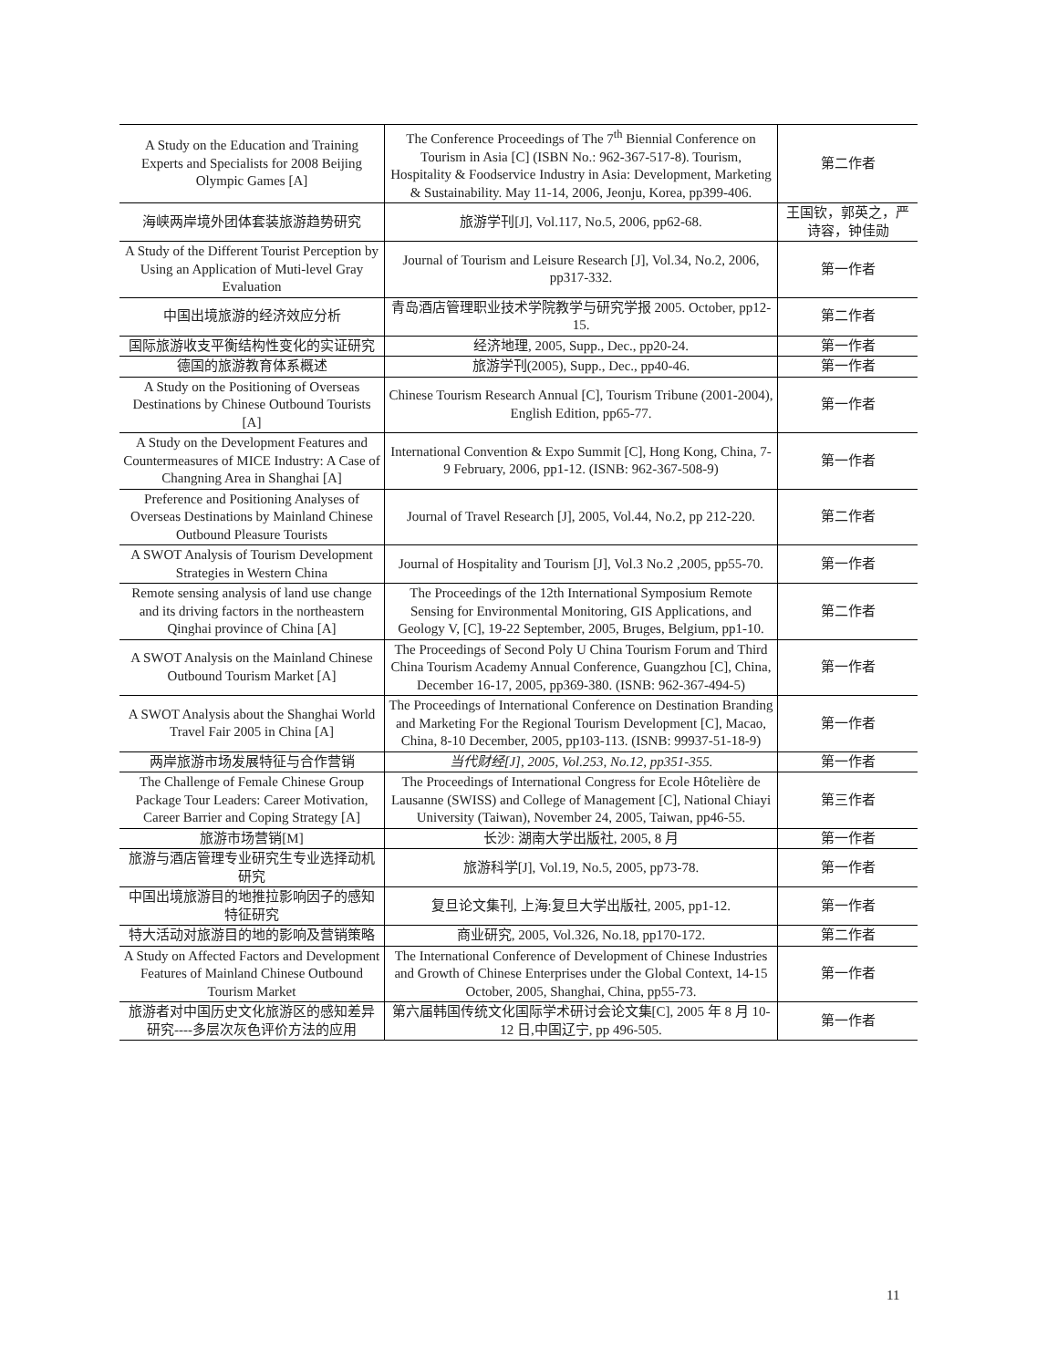| A Study on the Education and Training Experts and Specialists for 2008 Beijing Olympic Games [A] | The Conference Proceedings of The 7<sup>th</sup> Biennial Conference on Tourism in Asia [C] (ISBN No.: 962-367-517-8). Tourism, Hospitality & Foodservice Industry in Asia: Development, Marketing & Sustainability. May 11-14, 2006, Jeonju, Korea, pp399-406. | 第二作者 |
| 海峡两岸境外团体套装旅游趋势研究 | 旅游学刊[J], Vol.117, No.5, 2006, pp62-68. | 王国钦，郭英之，严诗容，钟佳勋 |
| A Study of the Different Tourist Perception by Using an Application of Muti-level Gray Evaluation | Journal of Tourism and Leisure Research [J], Vol.34, No.2, 2006, pp317-332. | 第一作者 |
| 中国出境旅游的经济效应分析 | 青岛酒店管理职业技术学院教学与研究学报 2005. October, pp12-15. | 第二作者 |
| 国际旅游收支平衡结构性变化的实证研究 | 经济地理, 2005, Supp., Dec., pp20-24. | 第一作者 |
| 德国的旅游教育体系概述 | 旅游学刊(2005), Supp., Dec., pp40-46. | 第一作者 |
| A Study on the Positioning of Overseas Destinations by Chinese Outbound Tourists [A] | Chinese Tourism Research Annual [C], Tourism Tribune (2001-2004), English Edition, pp65-77. | 第一作者 |
| A Study on the Development Features and Countermeasures of MICE Industry: A Case of Changning Area in Shanghai [A] | International Convention & Expo Summit [C], Hong Kong, China, 7-9 February, 2006, pp1-12. (ISNB: 962-367-508-9) | 第一作者 |
| Preference and Positioning Analyses of Overseas Destinations by Mainland Chinese Outbound Pleasure Tourists | Journal of Travel Research [J], 2005, Vol.44, No.2, pp 212-220. | 第二作者 |
| A SWOT Analysis of Tourism Development Strategies in Western China | Journal of Hospitality and Tourism [J], Vol.3 No.2 ,2005, pp55-70. | 第一作者 |
| Remote sensing analysis of land use change and its driving factors in the northeastern Qinghai province of China [A] | The Proceedings of the 12th International Symposium Remote Sensing for Environmental Monitoring, GIS Applications, and Geology V, [C], 19-22 September, 2005, Bruges, Belgium, pp1-10. | 第二作者 |
| A SWOT Analysis on the Mainland Chinese Outbound Tourism Market [A] | The Proceedings of Second Poly U China Tourism Forum and Third China Tourism Academy Annual Conference, Guangzhou [C], China, December 16-17, 2005, pp369-380. (ISNB: 962-367-494-5) | 第一作者 |
| A SWOT Analysis about the Shanghai World Travel Fair 2005 in China [A] | The Proceedings of International Conference on Destination Branding and Marketing For the Regional Tourism Development [C], Macao, China, 8-10 December, 2005, pp103-113. (ISNB: 99937-51-18-9) | 第一作者 |
| 两岸旅游市场发展特征与合作营销 | 当代财经[J], 2005, Vol.253, No.12, pp351-355. | 第一作者 |
| The Challenge of Female Chinese Group Package Tour Leaders: Career Motivation, Career Barrier and Coping Strategy [A] | The Proceedings of International Congress for Ecole Hôtelière de Lausanne (SWISS) and College of Management [C], National Chiayi University (Taiwan), November 24, 2005, Taiwan, pp46-55. | 第三作者 |
| 旅游市场营销[M] | 长沙: 湖南大学出版社, 2005, 8 月 | 第一作者 |
| 旅游与酒店管理专业研究生专业选择动机研究 | 旅游科学[J], Vol.19, No.5, 2005, pp73-78. | 第一作者 |
| 中国出境旅游目的地推拉影响因子的感知特征研究 | 复旦论文集刊, 上海:复旦大学出版社, 2005, pp1-12. | 第一作者 |
| 特大活动对旅游目的地的影响及营销策略 | 商业研究, 2005, Vol.326, No.18, pp170-172. | 第二作者 |
| A Study on Affected Factors and Development Features of Mainland Chinese Outbound Tourism Market | The International Conference of Development of Chinese Industries and Growth of Chinese Enterprises under the Global Context, 14-15 October, 2005, Shanghai, China, pp55-73. | 第一作者 |
| 旅游者对中国历史文化旅游区的感知差异研究----多层次灰色评价方法的应用 | 第六届韩国传统文化国际学术研讨会论文集[C], 2005 年 8 月 10-12 日,中国辽宁, pp 496-505. | 第一作者 |
11